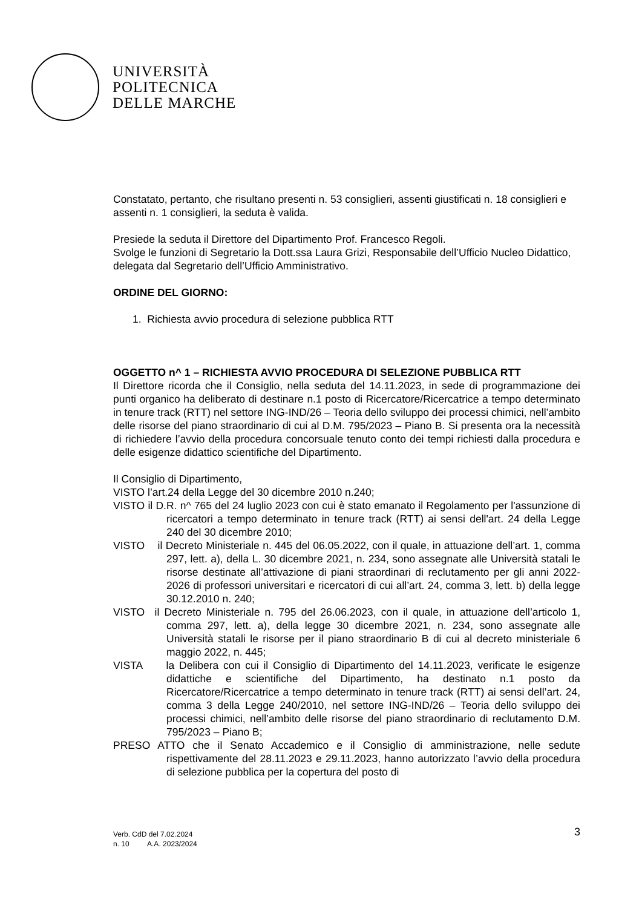UNIVERSITÀ
POLITECNICA
DELLE MARCHE
Constatato, pertanto, che risultano presenti n. 53 consiglieri, assenti giustificati n. 18 consiglieri e assenti n. 1 consiglieri, la seduta è valida.
Presiede la seduta il Direttore del Dipartimento Prof. Francesco Regoli.
Svolge le funzioni di Segretario la Dott.ssa Laura Grizi, Responsabile dell’Ufficio Nucleo Didattico, delegata dal Segretario dell’Ufficio Amministrativo.
ORDINE DEL GIORNO:
1. Richiesta avvio procedura di selezione pubblica RTT
OGGETTO n^ 1 – RICHIESTA AVVIO PROCEDURA DI SELEZIONE PUBBLICA RTT
Il Direttore ricorda che il Consiglio, nella seduta del 14.11.2023, in sede di programmazione dei punti organico ha deliberato di destinare n.1 posto di Ricercatore/Ricercatrice a tempo determinato in tenure track (RTT) nel settore ING-IND/26 – Teoria dello sviluppo dei processi chimici, nell’ambito delle risorse del piano straordinario di cui al D.M. 795/2023 – Piano B. Si presenta ora la necessità di richiedere l’avvio della procedura concorsuale tenuto conto dei tempi richiesti dalla procedura e delle esigenze didattico scientifiche del Dipartimento.
Il Consiglio di Dipartimento,
VISTO l’art.24 della Legge del 30 dicembre 2010 n.240;
VISTO il D.R. n^ 765 del 24 luglio 2023 con cui è stato emanato il Regolamento per l'assunzione di ricercatori a tempo determinato in tenure track (RTT) ai sensi dell'art. 24 della Legge 240 del 30 dicembre 2010;
VISTO il Decreto Ministeriale n. 445 del 06.05.2022, con il quale, in attuazione dell’art. 1, comma 297, lett. a), della L. 30 dicembre 2021, n. 234, sono assegnate alle Università statali le risorse destinate all’attivazione di piani straordinari di reclutamento per gli anni 2022-2026 di professori universitari e ricercatori di cui all’art. 24, comma 3, lett. b) della legge 30.12.2010 n. 240;
VISTO il Decreto Ministeriale n. 795 del 26.06.2023, con il quale, in attuazione dell’articolo 1, comma 297, lett. a), della legge 30 dicembre 2021, n. 234, sono assegnate alle Università statali le risorse per il piano straordinario B di cui al decreto ministeriale 6 maggio 2022, n. 445;
VISTA la Delibera con cui il Consiglio di Dipartimento del 14.11.2023, verificate le esigenze didattiche e scientifiche del Dipartimento, ha destinato n.1 posto da Ricercatore/Ricercatrice a tempo determinato in tenure track (RTT) ai sensi dell’art. 24, comma 3 della Legge 240/2010, nel settore ING-IND/26 – Teoria dello sviluppo dei processi chimici, nell’ambito delle risorse del piano straordinario di reclutamento D.M. 795/2023 – Piano B;
PRESO ATTO che il Senato Accademico e il Consiglio di amministrazione, nelle sedute rispettivamente del 28.11.2023 e 29.11.2023, hanno autorizzato l’avvio della procedura di selezione pubblica per la copertura del posto di
3 Verb. CdD del 7.02.2024
n. 10 A.A. 2023/2024